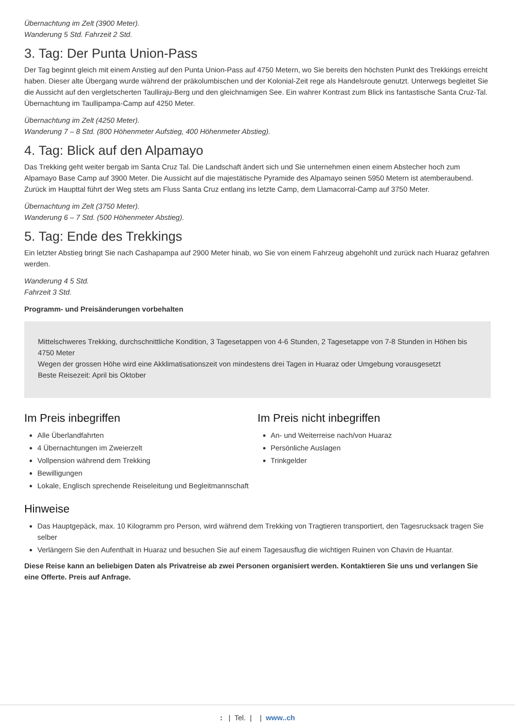Übernachtung im Zelt (3900 Meter).
Wanderung 5 Std. Fahrzeit 2 Std.
3. Tag: Der Punta Union-Pass
Der Tag beginnt gleich mit einem Anstieg auf den Punta Union-Pass auf 4750 Metern, wo Sie bereits den höchsten Punkt des Trekkings erreicht haben. Dieser alte Übergang wurde während der präkolumbischen und der Kolonial-Zeit rege als Handelsroute genutzt. Unterwegs begleitet Sie die Aussicht auf den vergletscherten Taulliraju-Berg und den gleichnamigen See. Ein wahrer Kontrast zum Blick ins fantastische Santa Cruz-Tal. Übernachtung im Taullipampa-Camp auf 4250 Meter.
Übernachtung im Zelt (4250 Meter).
Wanderung 7 – 8 Std. (800 Höhenmeter Aufstieg, 400 Höhenmeter Abstieg).
4. Tag: Blick auf den Alpamayo
Das Trekking geht weiter bergab im Santa Cruz Tal. Die Landschaft ändert sich und Sie unternehmen einen einem Abstecher hoch zum Alpamayo Base Camp auf 3900 Meter. Die Aussicht auf die majestätische Pyramide des Alpamayo seinen 5950 Metern ist atemberaubend. Zurück im Haupttal führt der Weg stets am Fluss Santa Cruz entlang ins letzte Camp, dem Llamacorral-Camp auf 3750 Meter.
Übernachtung im Zelt (3750 Meter).
Wanderung 6 – 7 Std. (500 Höhenmeter Abstieg).
5. Tag: Ende des Trekkings
Ein letzter Abstieg bringt Sie nach Cashapampa auf 2900 Meter hinab, wo Sie von einem Fahrzeug abgehohlt und zurück nach Huaraz gefahren werden.
Wanderung 4 5 Std.
Fahrzeit 3 Std.
Programm- und Preisänderungen vorbehalten
Mittelschweres Trekking, durchschnittliche Kondition, 3 Tagesetappen von 4-6 Stunden, 2 Tagesetappe von 7-8 Stunden in Höhen bis 4750 Meter
Wegen der grossen Höhe wird eine Akklimatisationszeit von mindestens drei Tagen in Huaraz oder Umgebung vorausgesetzt
Beste Reisezeit: April bis Oktober
Im Preis inbegriffen
Alle Überlandfahrten
4 Übernachtungen im Zweierzelt
Vollpension während dem Trekking
Bewilligungen
Lokale, Englisch sprechende Reiseleitung und Begleitmannschaft
Im Preis nicht inbegriffen
An- und Weiterreise nach/von Huaraz
Persönliche Auslagen
Trinkgelder
Hinweise
Das Hauptgepäck, max. 10 Kilogramm pro Person, wird während dem Trekking von Tragtieren transportiert, den Tagesrucksack tragen Sie selber
Verlängern Sie den Aufenthalt in Huaraz und besuchen Sie auf einem Tagesausflug die wichtigen Ruinen von Chavin de Huantar.
Diese Reise kann an beliebigen Daten als Privatreise ab zwei Personen organisiert werden. Kontaktieren Sie uns und verlangen Sie eine Offerte. Preis auf Anfrage.
: | Tel. | | www..ch